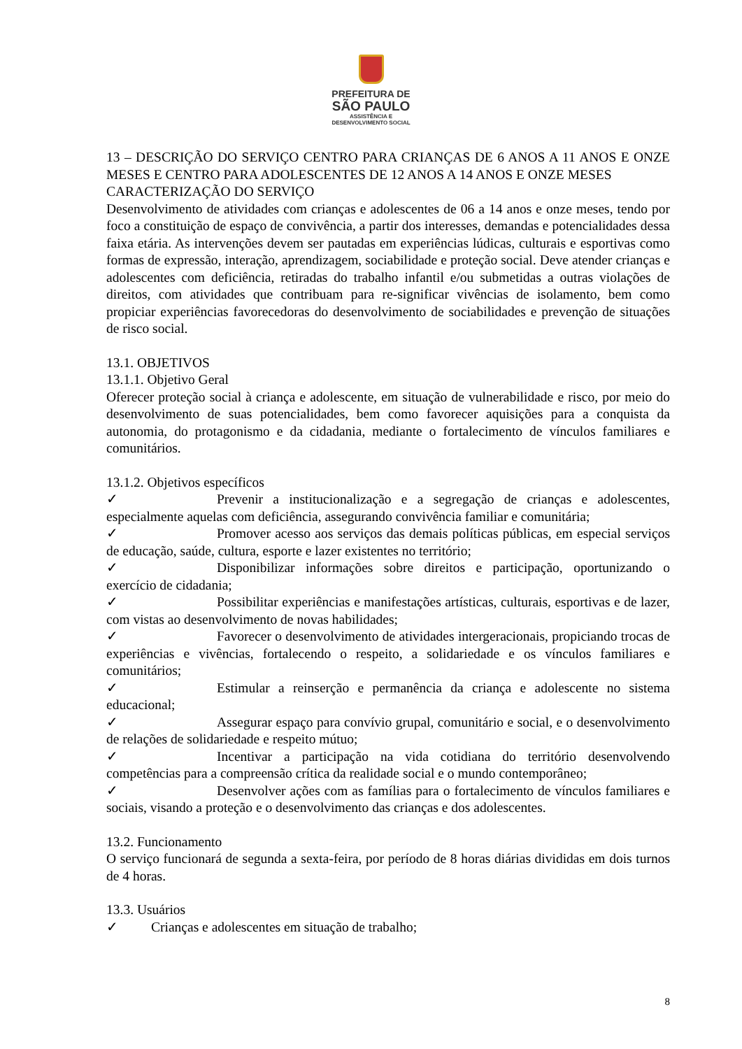PREFEITURA DE
SÃO PAULO
ASSISTÊNCIA E
DESENVOLVIMENTO SOCIAL
13 – DESCRIÇÃO DO SERVIÇO CENTRO PARA CRIANÇAS DE 6 ANOS A 11 ANOS E ONZE MESES E CENTRO PARA ADOLESCENTES DE 12 ANOS A 14 ANOS E ONZE MESES
CARACTERIZAÇÃO DO SERVIÇO
Desenvolvimento de atividades com crianças e adolescentes de 06 a 14 anos e onze meses, tendo por foco a constituição de espaço de convivência, a partir dos interesses, demandas e potencialidades dessa faixa etária. As intervenções devem ser pautadas em experiências lúdicas, culturais e esportivas como formas de expressão, interação, aprendizagem, sociabilidade e proteção social. Deve atender crianças e adolescentes com deficiência, retiradas do trabalho infantil e/ou submetidas a outras violações de direitos, com atividades que contribuam para re-significar vivências de isolamento, bem como propiciar experiências favorecedoras do desenvolvimento de sociabilidades e prevenção de situações de risco social.
13.1. OBJETIVOS
13.1.1. Objetivo Geral
Oferecer proteção social à criança e adolescente, em situação de vulnerabilidade e risco, por meio do desenvolvimento de suas potencialidades, bem como favorecer aquisições para a conquista da autonomia, do protagonismo e da cidadania, mediante o fortalecimento de vínculos familiares e comunitários.
13.1.2. Objetivos específicos
✓ Prevenir a institucionalização e a segregação de crianças e adolescentes, especialmente aquelas com deficiência, assegurando convivência familiar e comunitária;
✓ Promover acesso aos serviços das demais políticas públicas, em especial serviços de educação, saúde, cultura, esporte e lazer existentes no território;
✓ Disponibilizar informações sobre direitos e participação, oportunizando o exercício de cidadania;
✓ Possibilitar experiências e manifestações artísticas, culturais, esportivas e de lazer, com vistas ao desenvolvimento de novas habilidades;
✓ Favorecer o desenvolvimento de atividades intergeracionais, propiciando trocas de experiências e vivências, fortalecendo o respeito, a solidariedade e os vínculos familiares e comunitários;
✓ Estimular a reinserção e permanência da criança e adolescente no sistema educacional;
✓ Assegurar espaço para convívio grupal, comunitário e social, e o desenvolvimento de relações de solidariedade e respeito mútuo;
✓ Incentivar a participação na vida cotidiana do território desenvolvendo competências para a compreensão crítica da realidade social e o mundo contemporâneo;
✓ Desenvolver ações com as famílias para o fortalecimento de vínculos familiares e sociais, visando a proteção e o desenvolvimento das crianças e dos adolescentes.
13.2. Funcionamento
O serviço funcionará de segunda a sexta-feira, por período de 8 horas diárias divididas em dois turnos de 4 horas.
13.3. Usuários
✓ Crianças e adolescentes em situação de trabalho;
8